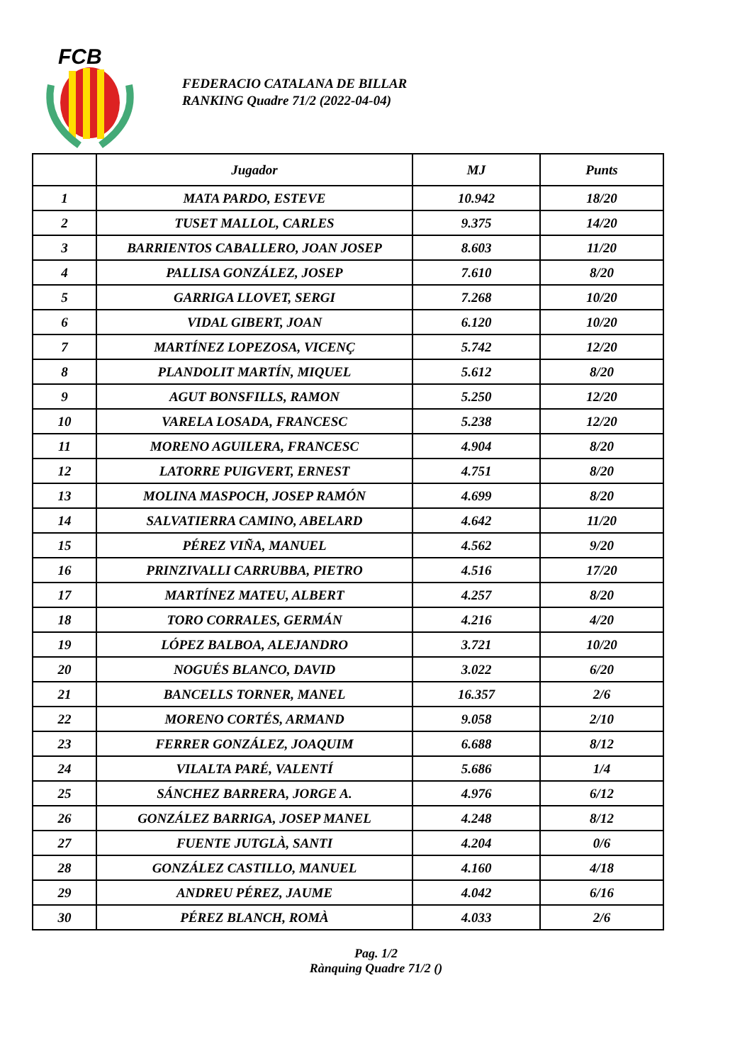FCB
FEDERACIO CATALANA DE BILLAR
RANKING Quadre 71/2 (2022-04-04)
| | Jugador | MJ | Punts |
| --- | --- | --- | --- |
| 1 | MATA PARDO, ESTEVE | 10.942 | 18/20 |
| 2 | TUSET MALLOL, CARLES | 9.375 | 14/20 |
| 3 | BARRIENTOS CABALLERO, JOAN JOSEP | 8.603 | 11/20 |
| 4 | PALLISA GONZÁLEZ, JOSEP | 7.610 | 8/20 |
| 5 | GARRIGA LLOVET, SERGI | 7.268 | 10/20 |
| 6 | VIDAL GIBERT, JOAN | 6.120 | 10/20 |
| 7 | MARTÍNEZ LOPEZOSA, VICENÇ | 5.742 | 12/20 |
| 8 | PLANDOLIT MARTÍN, MIQUEL | 5.612 | 8/20 |
| 9 | AGUT BONSFILLS, RAMON | 5.250 | 12/20 |
| 10 | VARELA LOSADA, FRANCESC | 5.238 | 12/20 |
| 11 | MORENO AGUILERA, FRANCESC | 4.904 | 8/20 |
| 12 | LATORRE PUIGVERT, ERNEST | 4.751 | 8/20 |
| 13 | MOLINA MASPOCH, JOSEP RAMÓN | 4.699 | 8/20 |
| 14 | SALVATIERRA CAMINO, ABELARD | 4.642 | 11/20 |
| 15 | PÉREZ VIÑA, MANUEL | 4.562 | 9/20 |
| 16 | PRINZIVALLI CARRUBBA, PIETRO | 4.516 | 17/20 |
| 17 | MARTÍNEZ MATEU, ALBERT | 4.257 | 8/20 |
| 18 | TORO CORRALES, GERMÁN | 4.216 | 4/20 |
| 19 | LÓPEZ BALBOA, ALEJANDRO | 3.721 | 10/20 |
| 20 | NOGUÉS BLANCO, DAVID | 3.022 | 6/20 |
| 21 | BANCELLS TORNER, MANEL | 16.357 | 2/6 |
| 22 | MORENO CORTÉS, ARMAND | 9.058 | 2/10 |
| 23 | FERRER GONZÁLEZ, JOAQUIM | 6.688 | 8/12 |
| 24 | VILALTA PARÉ, VALENTÍ | 5.686 | 1/4 |
| 25 | SÁNCHEZ BARRERA, JORGE A. | 4.976 | 6/12 |
| 26 | GONZÁLEZ BARRIGA, JOSEP MANEL | 4.248 | 8/12 |
| 27 | FUENTE JUTGLÀ, SANTI | 4.204 | 0/6 |
| 28 | GONZÁLEZ CASTILLO, MANUEL | 4.160 | 4/18 |
| 29 | ANDREU PÉREZ, JAUME | 4.042 | 6/16 |
| 30 | PÉREZ BLANCH, ROMÀ | 4.033 | 2/6 |
Pag. 1/2
Rànquing Quadre 71/2 ()